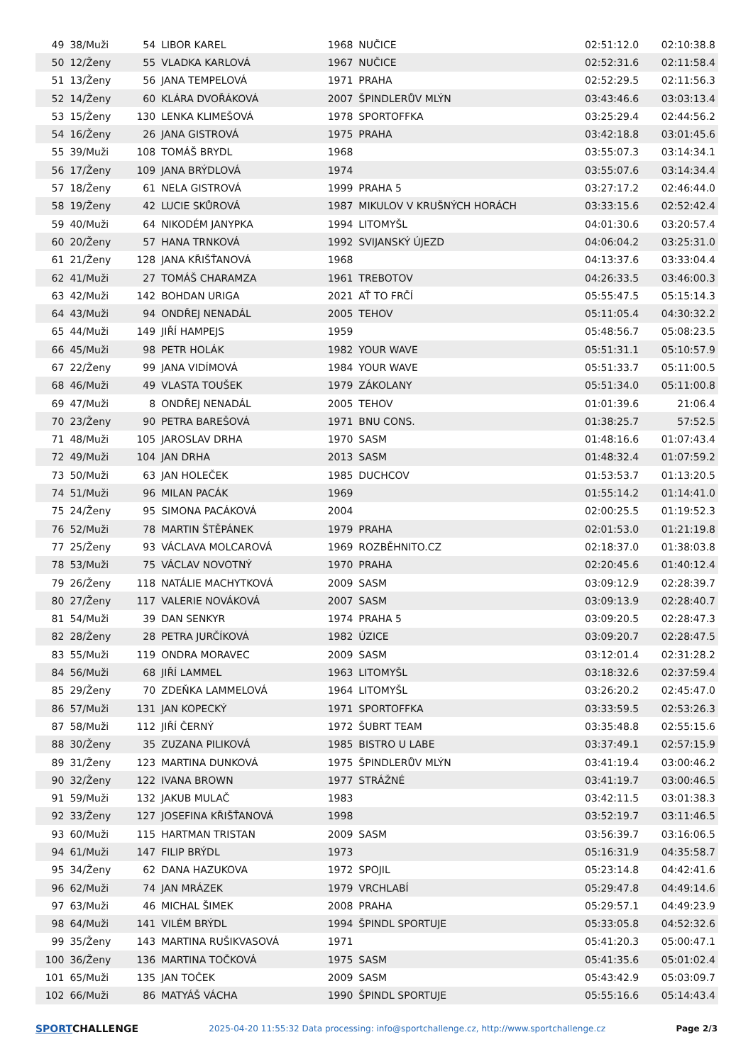| 49 | 38/Muži | 54 | LIBOR KAREL | 1968 | NUČICE | 02:51:12.0 | 02:10:38.8 |
| 50 | 12/Ženy | 55 | VLADKA KARLOVÁ | 1967 | NUČICE | 02:52:31.6 | 02:11:58.4 |
| 51 | 13/Ženy | 56 | JANA TEMPELOVÁ | 1971 | PRAHA | 02:52:29.5 | 02:11:56.3 |
| 52 | 14/Ženy | 60 | KLÁRA DVOŘÁKOVÁ | 2007 | ŠPINDLERŮV MLÝN | 03:43:46.6 | 03:03:13.4 |
| 53 | 15/Ženy | 130 | LENKA KLIMEŠOVÁ | 1978 | SPORTOFFKA | 03:25:29.4 | 02:44:56.2 |
| 54 | 16/Ženy | 26 | JANA GISTROVÁ | 1975 | PRAHA | 03:42:18.8 | 03:01:45.6 |
| 55 | 39/Muži | 108 | TOMÁŠ BRYDL | 1968 | | 03:55:07.3 | 03:14:34.1 |
| 56 | 17/Ženy | 109 | JANA BRÝDLOVÁ | 1974 | | 03:55:07.6 | 03:14:34.4 |
| 57 | 18/Ženy | 61 | NELA GISTROVÁ | 1999 | PRAHA 5 | 03:27:17.2 | 02:46:44.0 |
| 58 | 19/Ženy | 42 | LUCIE SKŮROVÁ | 1987 | MIKULOV V KRUŠNÝCH HORÁCH | 03:33:15.6 | 02:52:42.4 |
| 59 | 40/Muži | 64 | NIKODÉM JANYPKA | 1994 | LITOMYŠL | 04:01:30.6 | 03:20:57.4 |
| 60 | 20/Ženy | 57 | HANA TRNKOVÁ | 1992 | SVIJANSKÝ ÚJEZD | 04:06:04.2 | 03:25:31.0 |
| 61 | 21/Ženy | 128 | JANA KŘIŠŤANOVÁ | 1968 | | 04:13:37.6 | 03:33:04.4 |
| 62 | 41/Muži | 27 | TOMÁŠ CHARAMZA | 1961 | TREBOTOV | 04:26:33.5 | 03:46:00.3 |
| 63 | 42/Muži | 142 | BOHDAN URIGA | 2021 | AŤ TO FRČÍ | 05:55:47.5 | 05:15:14.3 |
| 64 | 43/Muži | 94 | ONDŘEJ NENADÁL | 2005 | TEHOV | 05:11:05.4 | 04:30:32.2 |
| 65 | 44/Muži | 149 | JIŘÍ HAMPEJS | 1959 | | 05:48:56.7 | 05:08:23.5 |
| 66 | 45/Muži | 98 | PETR HOLÁK | 1982 | YOUR WAVE | 05:51:31.1 | 05:10:57.9 |
| 67 | 22/Ženy | 99 | JANA VIDÍMOVÁ | 1984 | YOUR WAVE | 05:51:33.7 | 05:11:00.5 |
| 68 | 46/Muži | 49 | VLASTA TOUŠEK | 1979 | ZÁKOLANY | 05:51:34.0 | 05:11:00.8 |
| 69 | 47/Muži | 8 | ONDŘEJ NENADÁL | 2005 | TEHOV | 01:01:39.6 | 21:06.4 |
| 70 | 23/Ženy | 90 | PETRA BAREŠOVÁ | 1971 | BNU CONS. | 01:38:25.7 | 57:52.5 |
| 71 | 48/Muži | 105 | JAROSLAV DRHA | 1970 | SASM | 01:48:16.6 | 01:07:43.4 |
| 72 | 49/Muži | 104 | JAN DRHA | 2013 | SASM | 01:48:32.4 | 01:07:59.2 |
| 73 | 50/Muži | 63 | JAN HOLEČEK | 1985 | DUCHCOV | 01:53:53.7 | 01:13:20.5 |
| 74 | 51/Muži | 96 | MILAN PACÁK | 1969 | | 01:55:14.2 | 01:14:41.0 |
| 75 | 24/Ženy | 95 | SIMONA PACÁKOVÁ | 2004 | | 02:00:25.5 | 01:19:52.3 |
| 76 | 52/Muži | 78 | MARTIN ŠTĚPÁNEK | 1979 | PRAHA | 02:01:53.0 | 01:21:19.8 |
| 77 | 25/Ženy | 93 | VÁCLAVA MOLCAROVÁ | 1969 | ROZBĚHNITO.CZ | 02:18:37.0 | 01:38:03.8 |
| 78 | 53/Muži | 75 | VÁCLAV NOVOTNÝ | 1970 | PRAHA | 02:20:45.6 | 01:40:12.4 |
| 79 | 26/Ženy | 118 | NATÁLIE MACHYTKOVÁ | 2009 | SASM | 03:09:12.9 | 02:28:39.7 |
| 80 | 27/Ženy | 117 | VALERIE NOVÁKOVÁ | 2007 | SASM | 03:09:13.9 | 02:28:40.7 |
| 81 | 54/Muži | 39 | DAN SENKYR | 1974 | PRAHA 5 | 03:09:20.5 | 02:28:47.3 |
| 82 | 28/Ženy | 28 | PETRA JURČÍKOVÁ | 1982 | ÚZICE | 03:09:20.7 | 02:28:47.5 |
| 83 | 55/Muži | 119 | ONDRA MORAVEC | 2009 | SASM | 03:12:01.4 | 02:31:28.2 |
| 84 | 56/Muži | 68 | JIŘÍ LAMMEL | 1963 | LITOMYŠL | 03:18:32.6 | 02:37:59.4 |
| 85 | 29/Ženy | 70 | ZDEŇKA LAMMELOVÁ | 1964 | LITOMYŠL | 03:26:20.2 | 02:45:47.0 |
| 86 | 57/Muži | 131 | JAN KOPECKÝ | 1971 | SPORTOFFKA | 03:33:59.5 | 02:53:26.3 |
| 87 | 58/Muži | 112 | JIŘÍ ČERNÝ | 1972 | ŠUBRT TEAM | 03:35:48.8 | 02:55:15.6 |
| 88 | 30/Ženy | 35 | ZUZANA PILIKOVÁ | 1985 | BISTRO U LABE | 03:37:49.1 | 02:57:15.9 |
| 89 | 31/Ženy | 123 | MARTINA DUNKOVÁ | 1975 | ŠPINDLERŮV MLÝN | 03:41:19.4 | 03:00:46.2 |
| 90 | 32/Ženy | 122 | IVANA BROWN | 1977 | STRÁŽNÉ | 03:41:19.7 | 03:00:46.5 |
| 91 | 59/Muži | 132 | JAKUB MULAČ | 1983 | | 03:42:11.5 | 03:01:38.3 |
| 92 | 33/Ženy | 127 | JOSEFINA KŘIŠŤANOVÁ | 1998 | | 03:52:19.7 | 03:11:46.5 |
| 93 | 60/Muži | 115 | HARTMAN TRISTAN | 2009 | SASM | 03:56:39.7 | 03:16:06.5 |
| 94 | 61/Muži | 147 | FILIP BRÝDL | 1973 | | 05:16:31.9 | 04:35:58.7 |
| 95 | 34/Ženy | 62 | DANA HAZUKOVA | 1972 | SPOJIL | 05:23:14.8 | 04:42:41.6 |
| 96 | 62/Muži | 74 | JAN MRÁZEK | 1979 | VRCHLABÍ | 05:29:47.8 | 04:49:14.6 |
| 97 | 63/Muži | 46 | MICHAL ŠIMEK | 2008 | PRAHA | 05:29:57.1 | 04:49:23.9 |
| 98 | 64/Muži | 141 | VILÉM BRÝDL | 1994 | ŠPINDL SPORTUJE | 05:33:05.8 | 04:52:32.6 |
| 99 | 35/Ženy | 143 | MARTINA RUŠIKVASOVÁ | 1971 | | 05:41:20.3 | 05:00:47.1 |
| 100 | 36/Ženy | 136 | MARTINA TOČKOVÁ | 1975 | SASM | 05:41:35.6 | 05:01:02.4 |
| 101 | 65/Muži | 135 | JAN TOČEK | 2009 | SASM | 05:43:42.9 | 05:03:09.7 |
| 102 | 66/Muži | 86 | MATYÁŠ VÁCHA | 1990 | ŠPINDL SPORTUJE | 05:55:16.6 | 05:14:43.4 |
SPORTCHALLENGE
2025-04-20 11:55:32 Data processing: info@sportchallenge.cz, http://www.sportchallenge.cz
Page 2/3